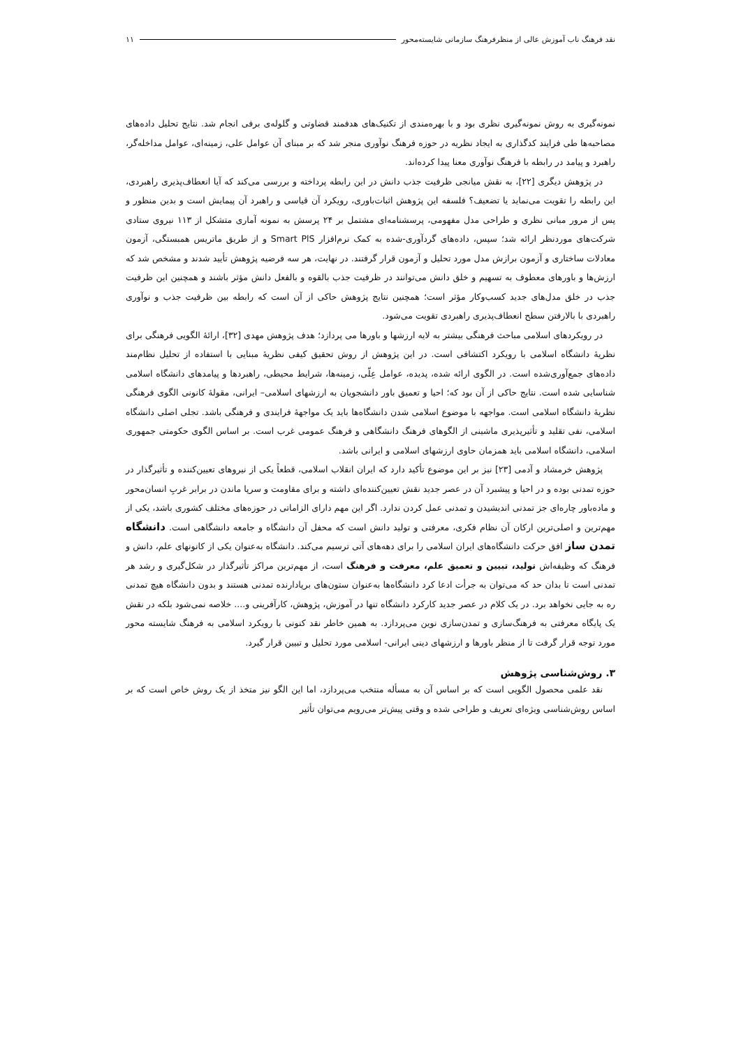نقد فرهنگ ناب آموزش عالی از منظرفرهنگ سازمانی شایسته‌محور ۱۱
نمونه‌گیری به روش نمونه‌گیری نظری بود و با بهره‌مندی از تکنیک‌های هدفمند قضاوتی و گلوله‌ی برفی انجام شد. نتایج تحلیل داده‌های مصاحبه‌ها طی فرایند کدگذاری به ایجاد نظریه در حوزه فرهنگ نوآوری منجر شد که بر مبنای آن عوامل علی، زمینه‌ای، عوامل مداخله‌گر، راهبرد و پیامد در رابطه با فرهنگ نوآوری معنا پیدا کرده‌اند.
در پژوهش دیگری [۲۲]، به نقش میانجی ظرفیت جذب دانش در این رابطه پرداخته و بررسی می‌کند که آیا انعطاف‌پذیری راهبردی، این رابطه را تقویت می‌نماید یا تضعیف؟ فلسفه این پژوهش اثبات‌باوری، رویکرد آن قیاسی و راهبرد آن پیمایش است و بدین منظور و پس از مرور مبانی نظری و طراحی مدل مفهومی، پرسشنامه‌ای مشتمل بر ۲۴ پرسش به نمونه آماری متشکل از ۱۱۳ نیروی ستادی شرکت‌های موردنظر ارائه شد؛ سپس، داده‌های گردآوری-شده به کمک نرم‌افزار Smart PlS و از طریق ماتریس همبستگی، آزمون معادلات ساختاری و آزمون برازش مدل مورد تحلیل و آزمون قرار گرفتند. در نهایت، هر سه فرضیه پژوهش تأیید شدند و مشخص شد که ارزش‌ها و باورهای معطوف به تسهیم و خلق دانش می‌توانند در ظرفیت جذب بالقوه و بالفعل دانش مؤثر باشند و همچنین این ظرفیت جذب در خلق مدل‌های جدید کسب‌وکار مؤثر است؛ همچنین نتایج پژوهش حاکی از آن است که رابطه بین ظرفیت جذب و نوآوری راهبردی با بالارفتن سطح انعطاف‌پذیری راهبردی تقویت می‌شود.
در رویکردهای اسلامی مباحث فرهنگی بیشتر به لایه ارزشها و باورها می پردازد؛ هدف پژوهش مهدی [۳۲]، ارائهٔ الگویی فرهنگی برای نظریهٔ دانشگاه اسلامی با رویکرد اکتشافی است. در این پژوهش از روش تحقیق کیفی نظریهٔ مبنایی با استفاده از تحلیل نظام‌مند داده‌های جمع‌آوری‌شده است. در الگوی ارائه شده، پدیده، عوامل عِلّی، زمینه‌ها، شرایط محیطی، راهبردها و پیامدهای دانشگاه اسلامی شناسایی شده است. نتایج حاکی از آن بود که؛ احیا و تعمیق باور دانشجویان به ارزشهای اسلامی– ایرانی، مقولهٔ کانونی الگوی فرهنگی نظریهٔ دانشگاه اسلامی است. مواجهه با موضوع اسلامی شدن دانشگاه‌ها باید یک مواجههٔ فرایندی و فرهنگی باشد. تجلی اصلی دانشگاه اسلامی، نفی تقلید و تأثیرپذیری ماشینی از الگوهای فرهنگ دانشگاهی و فرهنگ عمومی غرب است. بر اساس الگوی حکومتی جمهوری اسلامی، دانشگاه اسلامی باید همزمان حاوی ارزشهای اسلامی و ایرانی باشد.
پژوهش خرمشاد و آدمی [۲۳] نیز بر این موضوع تأکید دارد که ایران انقلاب اسلامی، قطعاً یکی از نیروهای تعیین‌کننده و تأثیرگذار در حوزه تمدنی بوده و در احیا و پیشبرد آن در عصر جدید نقش تعیین‌کننده‌ای داشته و برای مقاومت و سرپا ماندن در برابر غربِ انسان‌محور و ماده‌باور چاره‌ای جز تمدنی اندیشیدن و تمدنی عمل کردن ندارد. اگر این مهم دارای الزاماتی در حوزه‌های مختلف کشوری باشد، یکی از مهم‌ترین و اصلی‌ترین ارکان آن نظام فکری، معرفتی و تولید دانش است که محفل آن دانشگاه و جامعه دانشگاهی است. دانشگاه تمدن ساز افق حرکت دانشگاه‌های ایران اسلامی را برای دهه‌های آتی ترسیم می‌کند. دانشگاه به‌عنوان یکی از کانونهای علم، دانش و فرهنگ که وظیفه‌اش تولید، تبیین و تعمیق علم، معرفت و فرهنگ است، از مهم‌ترین مراکز تأثیرگذار در شکل‌گیری و رشد هر تمدنی است تا بدان حد که می‌توان به جرأت ادعا کرد دانشگاه‌ها به‌عنوان ستون‌های برپادارنده تمدنی هستند و بدون دانشگاه هیچ تمدنی ره به جایی نخواهد برد. در یک کلام در عصر جدید کارکرد دانشگاه تنها در آموزش، پژوهش، کارآفرینی و.... خلاصه نمی‌شود بلکه در نقش یک پایگاه معرفتی به فرهنگ‌سازی و تمدن‌سازی نوین می‌پردازد. به همین خاطر نقد کنونی با رویکرد اسلامی به فرهنگ شایسته محور مورد توجه قرار گرفت تا از منظر باورها و ارزشهای دینی ایرانی- اسلامی مورد تحلیل و تبیین قرار گیرد.
۳. روش‌شناسی پژوهش
نقد علمی محصول الگویی است که بر اساس آن به مسأله منتخب می‌پردازد، اما این الگو نیز متخذ از یک روش خاص است که بر اساس روش‌شناسی ویژه‌ای تعریف و طراحی شده و وقتی پیش‌تر می‌رویم می‌توان تأثیر